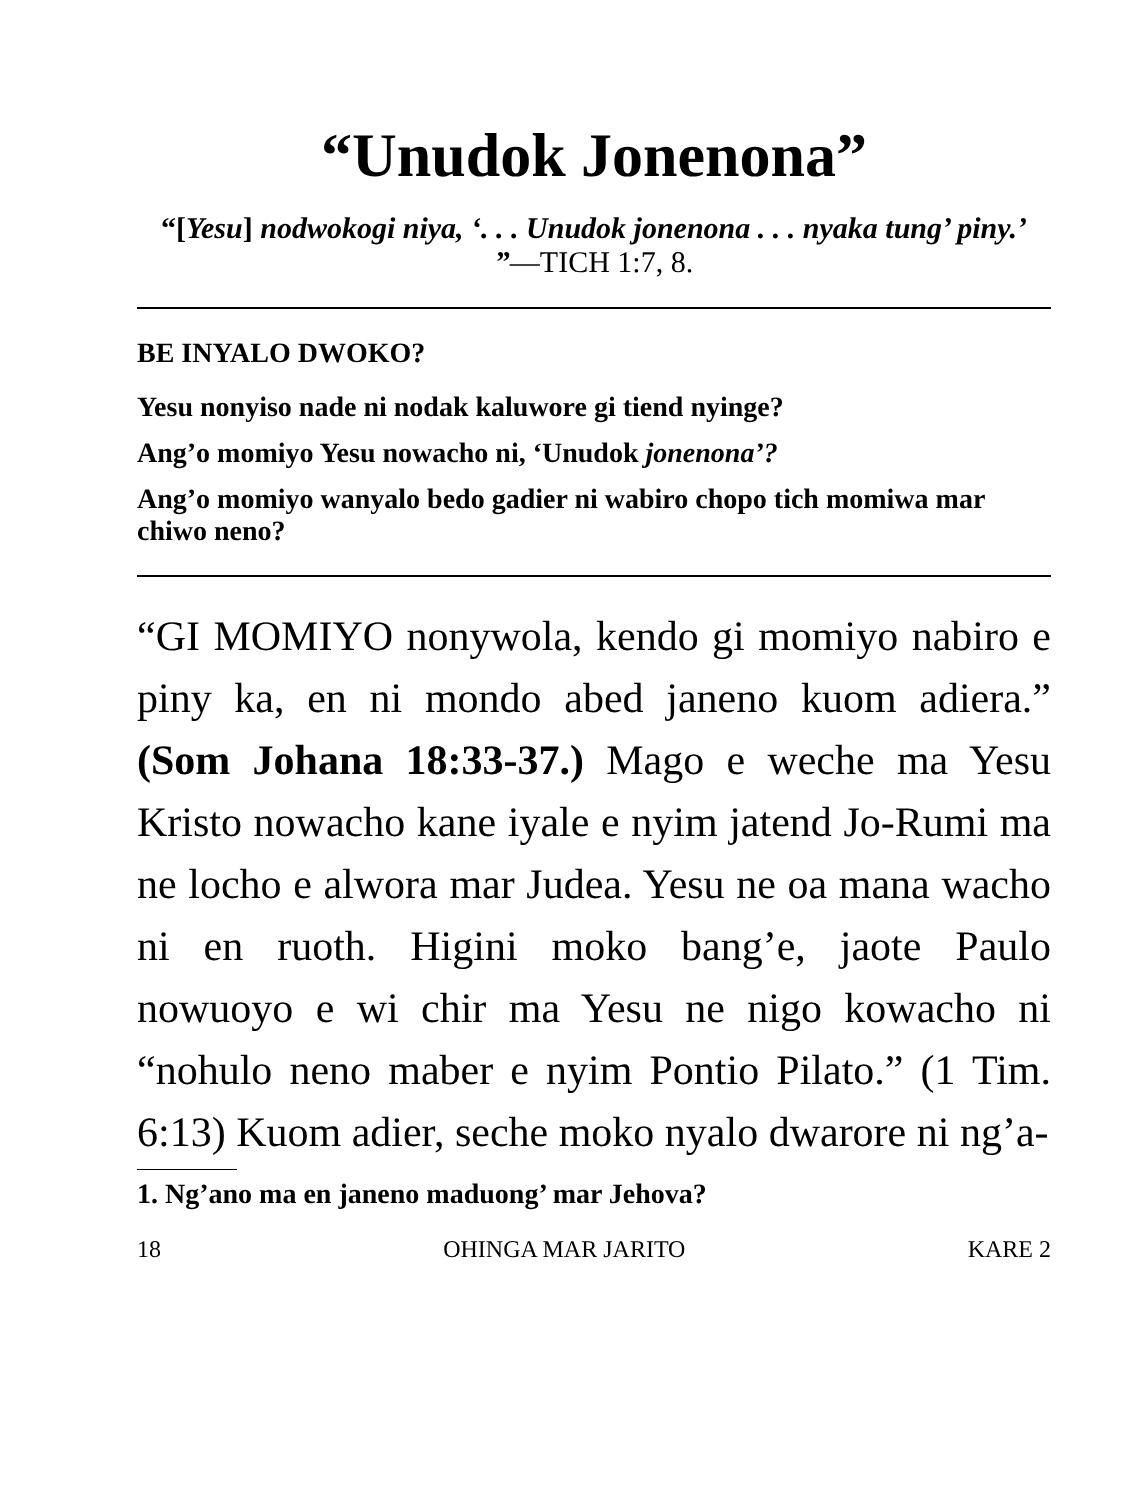“Unudok Jonenona”
“[Yesu] nodwokogi niya, ‘. . . Unudok jonenona . . . nyaka tung’ piny.’ ”—TICH 1:7, 8.
BE INYALO DWOKO?
Yesu nonyiso nade ni nodak kaluwore gi tiend nyinge?
Ang’o momiyo Yesu nowacho ni, ‘Unudok jonenona’?
Ang’o momiyo wanyalo bedo gadier ni wabiro chopo tich momiwa mar chiwo neno?
“GI MOMIYO nonywola, kendo gi momiyo nabiro e piny ka, en ni mondo abed janeno kuom adiera.” (Som Johana 18:33-37.) Mago e weche ma Yesu Kristo nowacho kane iyale e nyim jatend Jo-Rumi ma ne locho e alwora mar Judea. Yesu ne oa mana wacho ni en ruoth. Higini moko bang’e, jaote Paulo nowuoyo e wi chir ma Yesu ne nigo kowacho ni “nohulo neno maber e nyim Pontio Pilato.” (1 Tim. 6:13) Kuom adier, seche moko nyalo dwarore ni ng’a-
1. Ng’ano ma en janeno maduong’ mar Jehova?
18 OHINGA MAR JARITO KARE 2